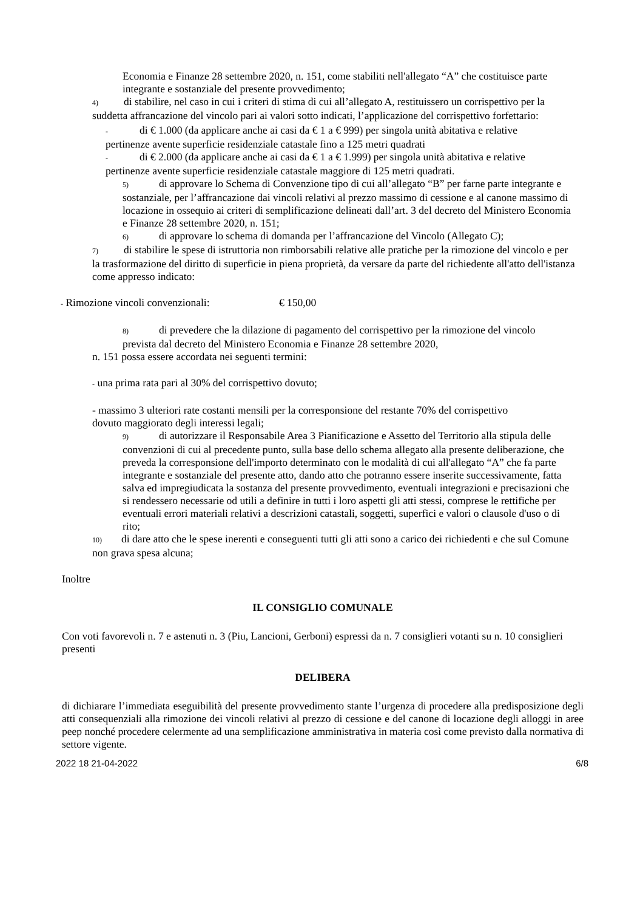Economia e Finanze 28 settembre 2020, n. 151, come stabiliti nell'allegato “A” che costituisce parte integrante e sostanziale del presente provvedimento;
4) di stabilire, nel caso in cui i criteri di stima di cui all’allegato A, restituissero un corrispettivo per la suddetta affrancazione del vincolo pari ai valori sotto indicati, l’applicazione del corrispettivo forfettario:
- di € 1.000 (da applicare anche ai casi da € 1 a € 999) per singola unità abitativa e relative pertinenze avente superficie residenziale catastale fino a 125 metri quadrati
- di € 2.000 (da applicare anche ai casi da € 1 a € 1.999) per singola unità abitativa e relative pertinenze avente superficie residenziale catastale maggiore di 125 metri quadrati.
5) di approvare lo Schema di Convenzione tipo di cui all’allegato “B” per farne parte integrante e sostanziale, per l’affrancazione dai vincoli relativi al prezzo massimo di cessione e al canone massimo di locazione in ossequio ai criteri di semplificazione delineati dall’art. 3 del decreto del Ministero Economia e Finanze 28 settembre 2020, n. 151;
6) di approvare lo schema di domanda per l’affrancazione del Vincolo (Allegato C);
7) di stabilire le spese di istruttoria non rimborsabili relative alle pratiche per la rimozione del vincolo e per la trasformazione del diritto di superficie in piena proprietà, da versare da parte del richiedente all'atto dell'istanza come appresso indicato:
- Rimozione vincoli convenzionali: € 150,00
8) di prevedere che la dilazione di pagamento del corrispettivo per la rimozione del vincolo prevista dal decreto del Ministero Economia e Finanze 28 settembre 2020,
n. 151 possa essere accordata nei seguenti termini:
- una prima rata pari al 30% del corrispettivo dovuto;
- massimo 3 ulteriori rate costanti mensili per la corresponsione del restante 70% del corrispettivo dovuto maggiorato degli interessi legali;
9) di autorizzare il Responsabile Area 3 Pianificazione e Assetto del Territorio alla stipula delle convenzioni di cui al precedente punto, sulla base dello schema allegato alla presente deliberazione, che preveda la corresponsione dell'importo determinato con le modalità di cui all'allegato “A” che fa parte integrante e sostanziale del presente atto, dando atto che potranno essere inserite successivamente, fatta salva ed impregiudicata la sostanza del presente provvedimento, eventuali integrazioni e precisazioni che si rendessero necessarie od utili a definire in tutti i loro aspetti gli atti stessi, comprese le rettifiche per eventuali errori materiali relativi a descrizioni catastali, soggetti, superfici e valori o clausole d'uso o di rito;
10) di dare atto che le spese inerenti e conseguenti tutti gli atti sono a carico dei richiedenti e che sul Comune non grava spesa alcuna;
Inoltre
IL CONSIGLIO COMUNALE
Con voti favorevoli n. 7 e astenuti n. 3 (Piu, Lancioni, Gerboni) espressi da n. 7 consiglieri votanti su n. 10 consiglieri presenti
DELIBERA
di dichiarare l’immediata eseguibilità del presente provvedimento stante l’urgenza di procedere alla predisposizione degli atti consequenziali alla rimozione dei vincoli relativi al prezzo di cessione e del canone di locazione degli alloggi in aree peep nonché procedere celermente ad una semplificazione amministrativa in materia così come previsto dalla normativa di settore vigente.
2022 18 21-04-2022 6/8